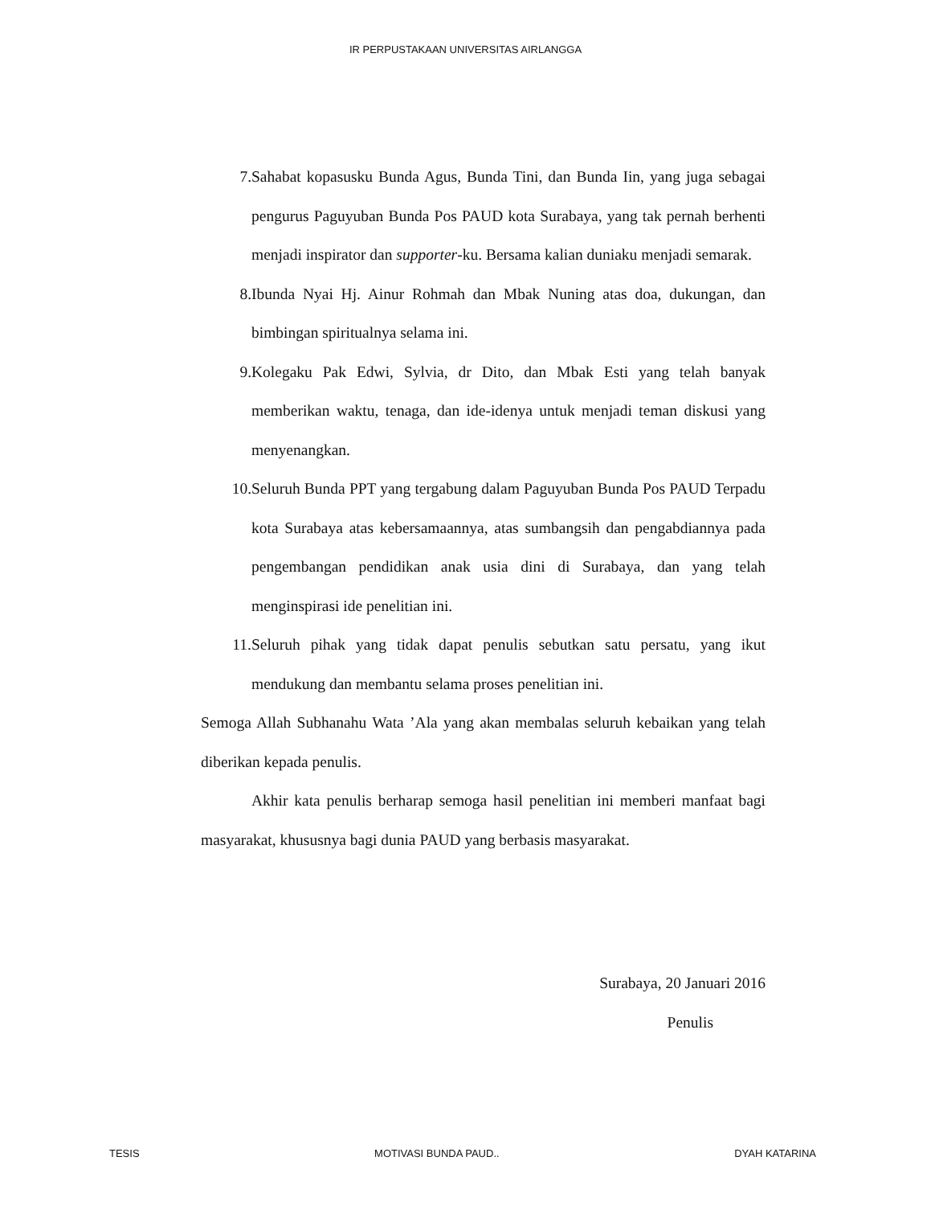IR PERPUSTAKAAN UNIVERSITAS AIRLANGGA
7. Sahabat kopasusku Bunda Agus, Bunda Tini, dan Bunda Iin, yang juga sebagai pengurus Paguyuban Bunda Pos PAUD kota Surabaya, yang tak pernah berhenti menjadi inspirator dan supporter-ku. Bersama kalian duniaku menjadi semarak.
8. Ibunda Nyai Hj. Ainur Rohmah dan Mbak Nuning atas doa, dukungan, dan bimbingan spiritualnya selama ini.
9. Kolegaku Pak Edwi, Sylvia, dr Dito, dan Mbak Esti yang telah banyak memberikan waktu, tenaga, dan ide-idenya untuk menjadi teman diskusi yang menyenangkan.
10.
Seluruh Bunda PPT yang tergabung dalam Paguyuban Bunda Pos PAUD Terpadu kota Surabaya atas kebersamaannya, atas sumbangsih dan pengabdiannya pada pengembangan pendidikan anak usia dini di Surabaya, dan yang telah menginspirasi ide penelitian ini.
11.
Seluruh pihak yang tidak dapat penulis sebutkan satu persatu, yang ikut mendukung dan membantu selama proses penelitian ini.
Semoga Allah Subhanahu Wata ’Ala yang akan membalas seluruh kebaikan yang telah diberikan kepada penulis.
Akhir kata penulis berharap semoga hasil penelitian ini memberi manfaat bagi masyarakat, khususnya bagi dunia PAUD yang berbasis masyarakat.
Surabaya, 20 Januari 2016
Penulis
TESIS MOTIVASI BUNDA PAUD.. DYAH KATARINA